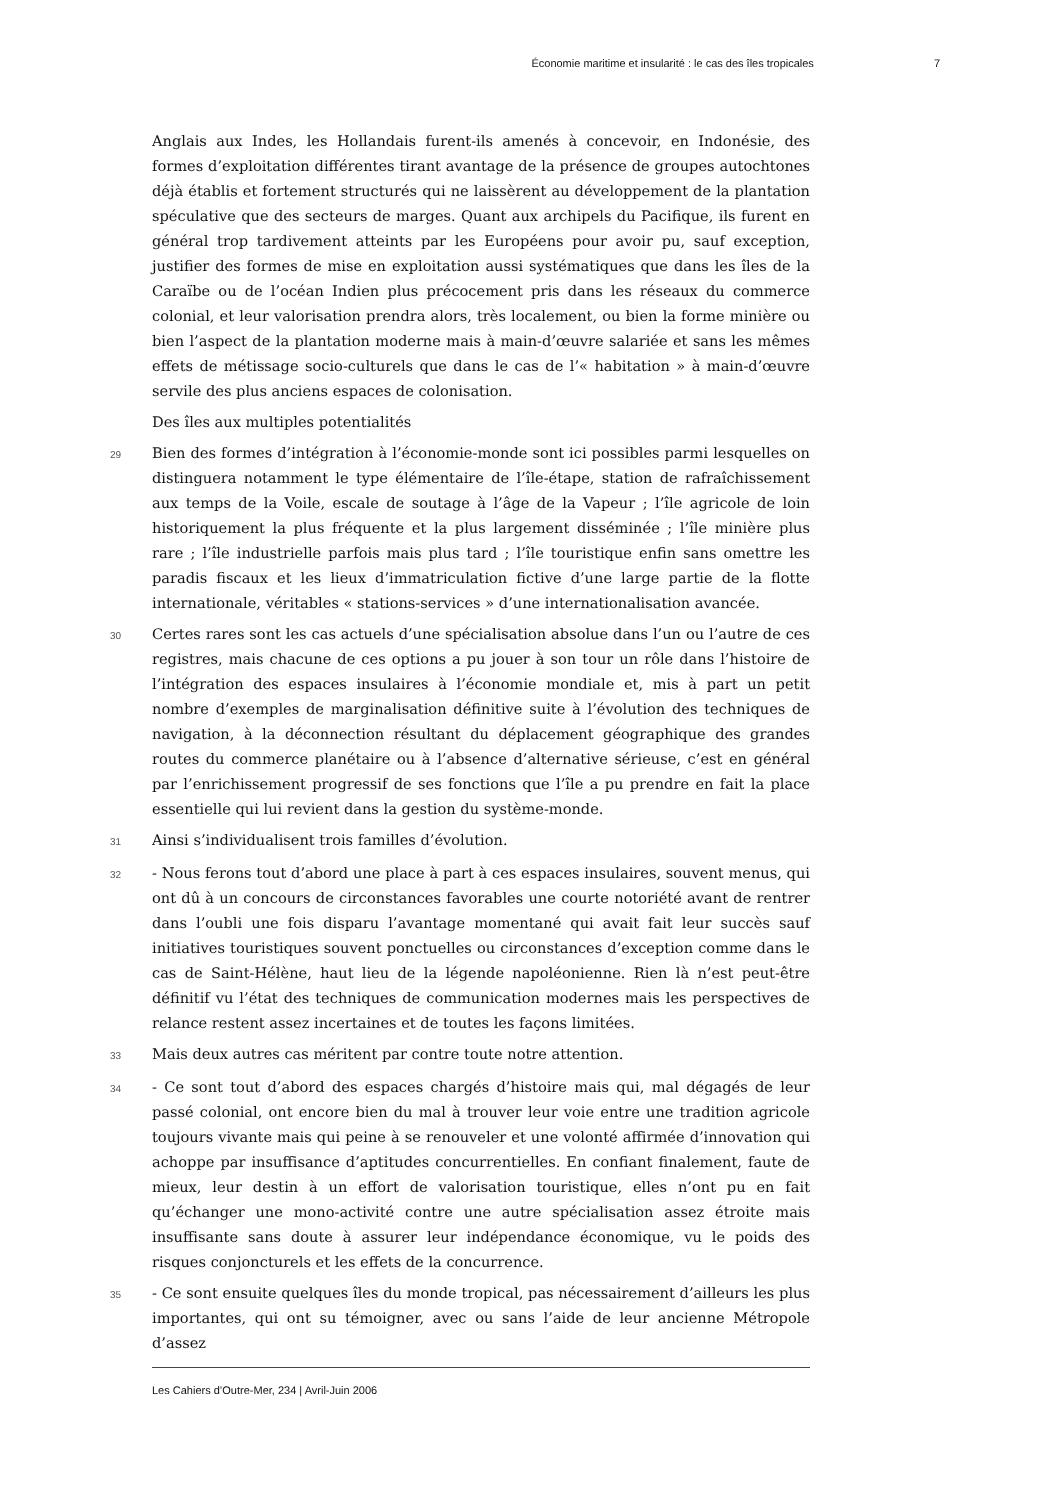Économie maritime et insularité : le cas des îles tropicales 7
Anglais aux Indes, les Hollandais furent-ils amenés à concevoir, en Indonésie, des formes d’exploitation différentes tirant avantage de la présence de groupes autochtones déjà établis et fortement structurés qui ne laissèrent au développement de la plantation spéculative que des secteurs de marges. Quant aux archipels du Pacifique, ils furent en général trop tardivement atteints par les Européens pour avoir pu, sauf exception, justifier des formes de mise en exploitation aussi systématiques que dans les îles de la Caraïbe ou de l’océan Indien plus précocement pris dans les réseaux du commerce colonial, et leur valorisation prendra alors, très localement, ou bien la forme minière ou bien l’aspect de la plantation moderne mais à main-d’œuvre salariée et sans les mêmes effets de métissage socio-culturels que dans le cas de l’« habitation » à main-d’œuvre servile des plus anciens espaces de colonisation.
Des îles aux multiples potentialités
29
Bien des formes d’intégration à l’économie-monde sont ici possibles parmi lesquelles on distinguera notamment le type élémentaire de l’île-étape, station de rafraîchissement aux temps de la Voile, escale de soutage à l’âge de la Vapeur ; l’île agricole de loin historiquement la plus fréquente et la plus largement disséminée ; l’île minière plus rare ; l’île industrielle parfois mais plus tard ; l’île touristique enfin sans omettre les paradis fiscaux et les lieux d’immatriculation fictive d’une large partie de la flotte internationale, véritables « stations-services » d’une internationalisation avancée.
30
Certes rares sont les cas actuels d’une spécialisation absolue dans l’un ou l’autre de ces registres, mais chacune de ces options a pu jouer à son tour un rôle dans l’histoire de l’intégration des espaces insulaires à l’économie mondiale et, mis à part un petit nombre d’exemples de marginalisation définitive suite à l’évolution des techniques de navigation, à la déconnection résultant du déplacement géographique des grandes routes du commerce planétaire ou à l’absence d’alternative sérieuse, c’est en général par l’enrichissement progressif de ses fonctions que l’île a pu prendre en fait la place essentielle qui lui revient dans la gestion du système-monde.
31
Ainsi s’individualisent trois familles d’évolution.
32
- Nous ferons tout d’abord une place à part à ces espaces insulaires, souvent menus, qui ont dû à un concours de circonstances favorables une courte notoriété avant de rentrer dans l’oubli une fois disparu l’avantage momentané qui avait fait leur succès sauf initiatives touristiques souvent ponctuelles ou circonstances d’exception comme dans le cas de Saint-Hélène, haut lieu de la légende napoléonienne. Rien là n’est peut-être définitif vu l’état des techniques de communication modernes mais les perspectives de relance restent assez incertaines et de toutes les façons limitées.
33
Mais deux autres cas méritent par contre toute notre attention.
34
- Ce sont tout d’abord des espaces chargés d’histoire mais qui, mal dégagés de leur passé colonial, ont encore bien du mal à trouver leur voie entre une tradition agricole toujours vivante mais qui peine à se renouveler et une volonté affirmée d’innovation qui achoppe par insuffisance d’aptitudes concurrentielles. En confiant finalement, faute de mieux, leur destin à un effort de valorisation touristique, elles n’ont pu en fait qu’échanger une mono-activité contre une autre spécialisation assez étroite mais insuffisante sans doute à assurer leur indépendance économique, vu le poids des risques conjoncturels et les effets de la concurrence.
35
- Ce sont ensuite quelques îles du monde tropical, pas nécessairement d’ailleurs les plus importantes, qui ont su témoigner, avec ou sans l’aide de leur ancienne Métropole d’assez
Les Cahiers d’Outre-Mer, 234 | Avril-Juin 2006